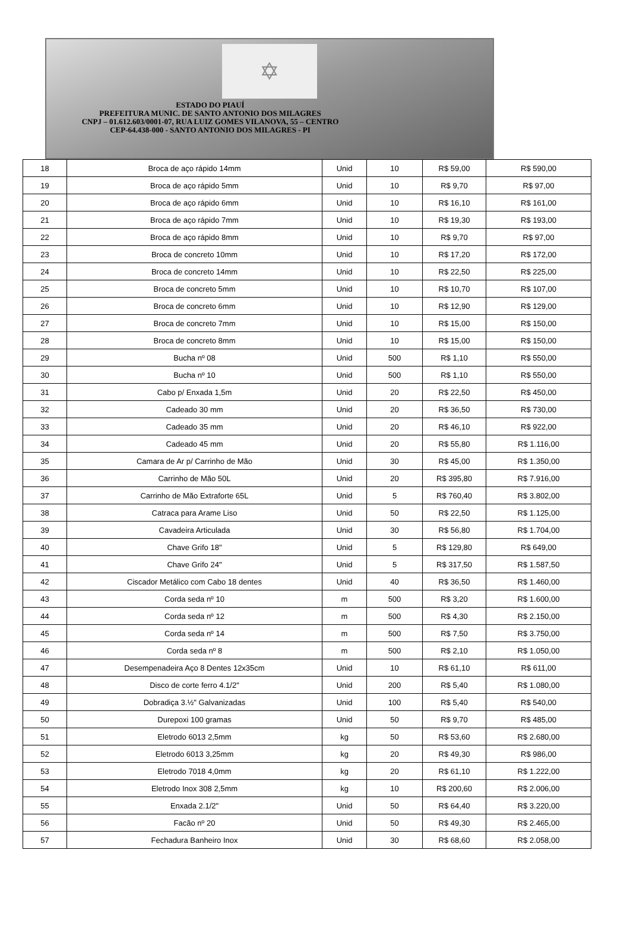✡
ESTADO DO PIAUÍ
PREFEITURA MUNIC. DE SANTO ANTONIO DOS MILAGRES
CNPJ – 01.612.603/0001-07, RUA LUIZ GOMES VILANOVA, 55 – CENTRO
CEP-64.438-000 - SANTO ANTONIO DOS MILAGRES - PI
| 18 | Broca de aço rápido 14mm | Unid | 10 | R$ 59,00 | R$ 590,00 |
| 19 | Broca de aço rápido 5mm | Unid | 10 | R$ 9,70 | R$ 97,00 |
| 20 | Broca de aço rápido 6mm | Unid | 10 | R$ 16,10 | R$ 161,00 |
| 21 | Broca de aço rápido 7mm | Unid | 10 | R$ 19,30 | R$ 193,00 |
| 22 | Broca de aço rápido 8mm | Unid | 10 | R$ 9,70 | R$ 97,00 |
| 23 | Broca de concreto 10mm | Unid | 10 | R$ 17,20 | R$ 172,00 |
| 24 | Broca de concreto 14mm | Unid | 10 | R$ 22,50 | R$ 225,00 |
| 25 | Broca de concreto 5mm | Unid | 10 | R$ 10,70 | R$ 107,00 |
| 26 | Broca de concreto 6mm | Unid | 10 | R$ 12,90 | R$ 129,00 |
| 27 | Broca de concreto 7mm | Unid | 10 | R$ 15,00 | R$ 150,00 |
| 28 | Broca de concreto 8mm | Unid | 10 | R$ 15,00 | R$ 150,00 |
| 29 | Bucha nº 08 | Unid | 500 | R$ 1,10 | R$ 550,00 |
| 30 | Bucha nº 10 | Unid | 500 | R$ 1,10 | R$ 550,00 |
| 31 | Cabo p/ Enxada 1,5m | Unid | 20 | R$ 22,50 | R$ 450,00 |
| 32 | Cadeado 30 mm | Unid | 20 | R$ 36,50 | R$ 730,00 |
| 33 | Cadeado 35 mm | Unid | 20 | R$ 46,10 | R$ 922,00 |
| 34 | Cadeado 45 mm | Unid | 20 | R$ 55,80 | R$ 1.116,00 |
| 35 | Camara de Ar p/ Carrinho de Mão | Unid | 30 | R$ 45,00 | R$ 1.350,00 |
| 36 | Carrinho de Mão 50L | Unid | 20 | R$ 395,80 | R$ 7.916,00 |
| 37 | Carrinho de Mão Extraforte 65L | Unid | 5 | R$ 760,40 | R$ 3.802,00 |
| 38 | Catraca para Arame Liso | Unid | 50 | R$ 22,50 | R$ 1.125,00 |
| 39 | Cavadeira Articulada | Unid | 30 | R$ 56,80 | R$ 1.704,00 |
| 40 | Chave Grifo 18" | Unid | 5 | R$ 129,80 | R$ 649,00 |
| 41 | Chave Grifo 24" | Unid | 5 | R$ 317,50 | R$ 1.587,50 |
| 42 | Ciscador Metálico com Cabo 18 dentes | Unid | 40 | R$ 36,50 | R$ 1.460,00 |
| 43 | Corda seda nº 10 | m | 500 | R$ 3,20 | R$ 1.600,00 |
| 44 | Corda seda nº 12 | m | 500 | R$ 4,30 | R$ 2.150,00 |
| 45 | Corda seda nº 14 | m | 500 | R$ 7,50 | R$ 3.750,00 |
| 46 | Corda seda nº 8 | m | 500 | R$ 2,10 | R$ 1.050,00 |
| 47 | Desempenadeira Aço 8 Dentes 12x35cm | Unid | 10 | R$ 61,10 | R$ 611,00 |
| 48 | Disco de corte ferro 4.1/2" | Unid | 200 | R$ 5,40 | R$ 1.080,00 |
| 49 | Dobradiça 3.½" Galvanizadas | Unid | 100 | R$ 5,40 | R$ 540,00 |
| 50 | Durepoxi 100 gramas | Unid | 50 | R$ 9,70 | R$ 485,00 |
| 51 | Eletrodo 6013 2,5mm | kg | 50 | R$ 53,60 | R$ 2.680,00 |
| 52 | Eletrodo 6013 3,25mm | kg | 20 | R$ 49,30 | R$ 986,00 |
| 53 | Eletrodo 7018 4,0mm | kg | 20 | R$ 61,10 | R$ 1.222,00 |
| 54 | Eletrodo Inox 308 2,5mm | kg | 10 | R$ 200,60 | R$ 2.006,00 |
| 55 | Enxada 2.1/2" | Unid | 50 | R$ 64,40 | R$ 3.220,00 |
| 56 | Facão nº 20 | Unid | 50 | R$ 49,30 | R$ 2.465,00 |
| 57 | Fechadura Banheiro Inox | Unid | 30 | R$ 68,60 | R$ 2.058,00 |